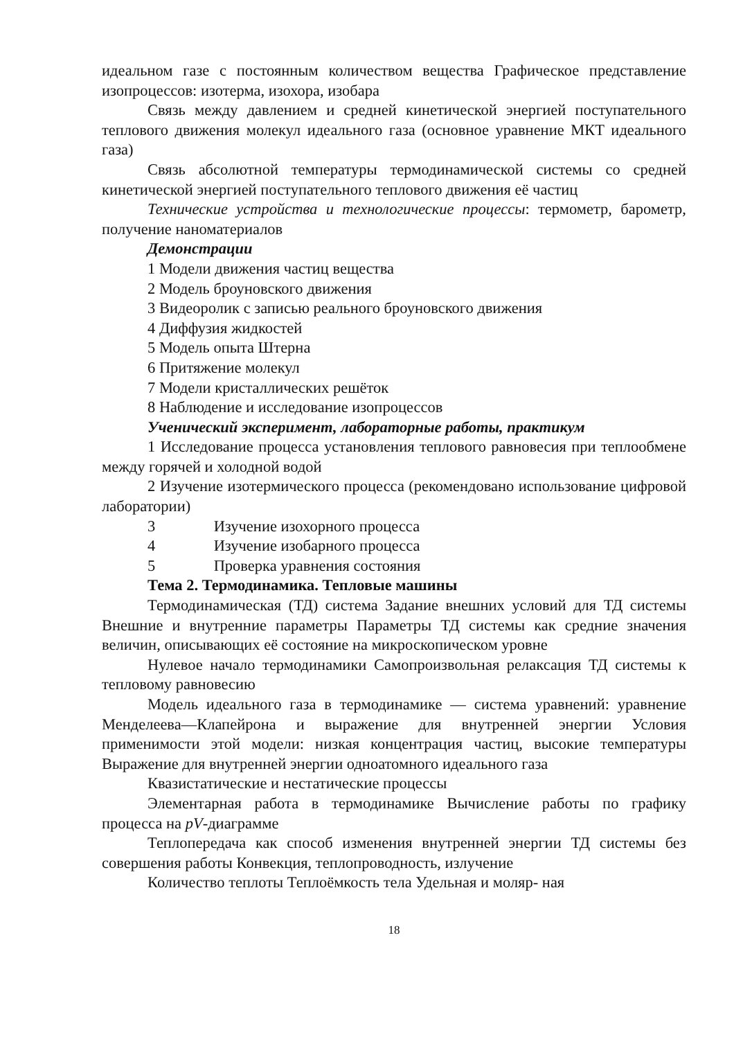идеальном газе с постоянным количеством вещества Графическое представление изопроцессов: изотерма, изохора, изобара
Связь между давлением и средней кинетической энергией поступательного теплового движения молекул идеального газа (основное уравнение МКТ идеального газа)
Связь абсолютной температуры термодинамической системы со средней кинетической энергией поступательного теплового движения её частиц
Технические устройства и технологические процессы: термометр, барометр, получение наноматериалов
Демонстрации
1 Модели движения частиц вещества
2 Модель броуновского движения
3 Видеоролик с записью реального броуновского движения
4 Диффузия жидкостей
5 Модель опыта Штерна
6 Притяжение молекул
7 Модели кристаллических решёток
8 Наблюдение и исследование изопроцессов
Ученический эксперимент, лабораторные работы, практикум
1 Исследование процесса установления теплового равновесия при теплообмене между горячей и холодной водой
2 Изучение изотермического процесса (рекомендовано использование цифровой лаборатории)
3 Изучение изохорного процесса
4 Изучение изобарного процесса
5 Проверка уравнения состояния
Тема 2. Термодинамика. Тепловые машины
Термодинамическая (ТД) система Задание внешних условий для ТД системы Внешние и внутренние параметры Параметры ТД системы как средние значения величин, описывающих её состояние на микроскопическом уровне
Нулевое начало термодинамики Самопроизвольная релаксация ТД системы к тепловому равновесию
Модель идеального газа в термодинамике — система уравнений: уравнение Менделеева—Клапейрона и выражение для внутренней энергии Условия применимости этой модели: низкая концентрация частиц, высокие температуры Выражение для внутренней энергии одноатомного идеального газа
Квазистатические и нестатические процессы
Элементарная работа в термодинамике Вычисление работы по графику процесса на pV-диаграмме
Теплопередача как способ изменения внутренней энергии ТД системы без совершения работы Конвекция, теплопроводность, излучение
Количество теплоты Теплоёмкость тела Удельная и моляр- ная
18